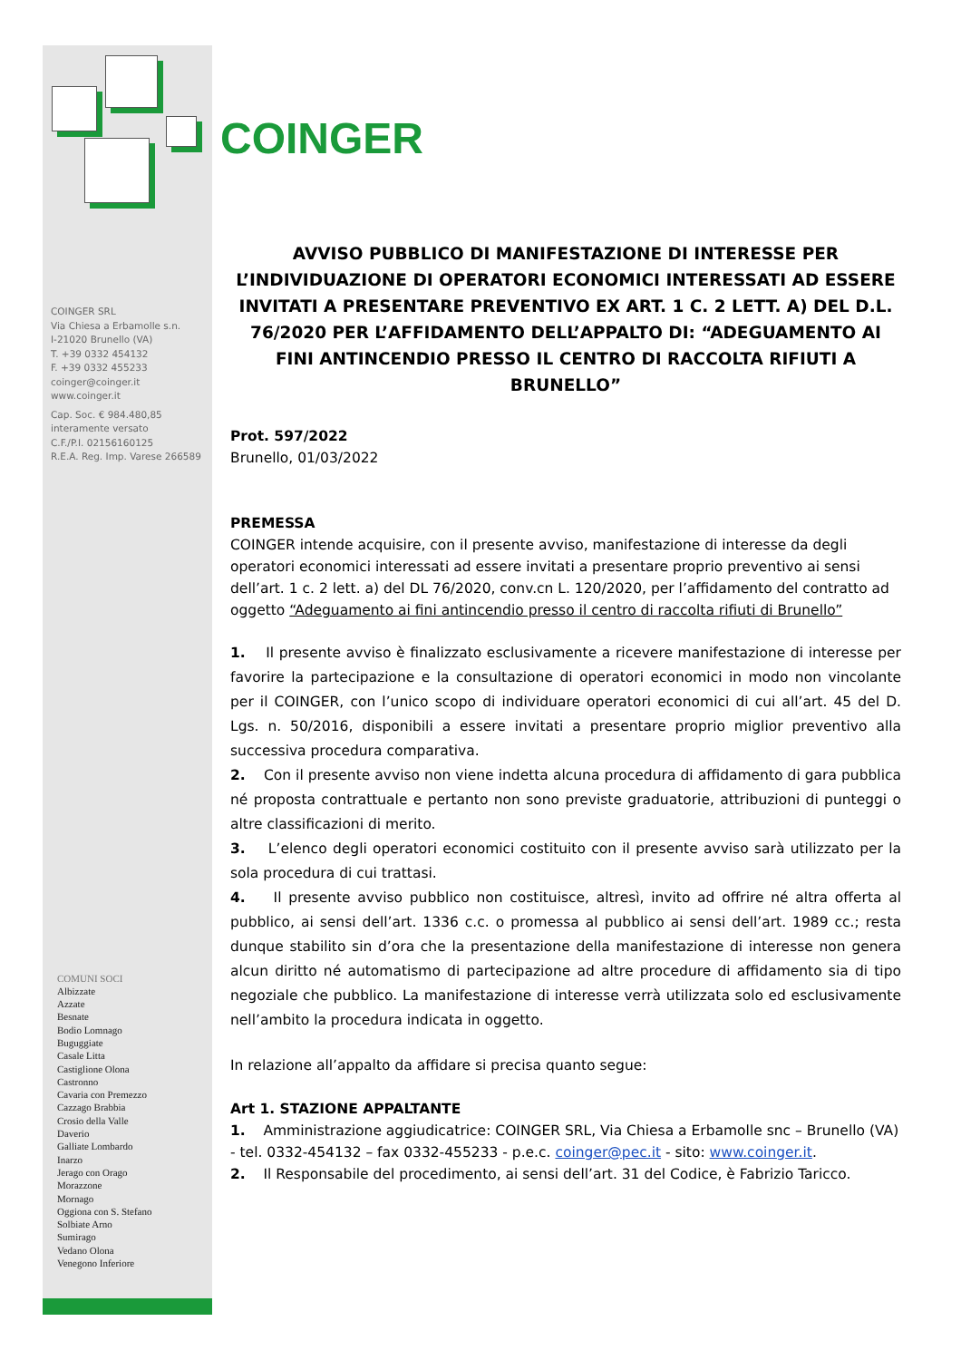COINGER SRL
Via Chiesa a Erbamolle s.n.
I-21020 Brunello (VA)
T. +39 0332 454132
F. +39 0332 455233
coinger@coinger.it
www.coinger.it
Cap. Soc. € 984.480,85
interamente versato
C.F./P.I. 02156160125
R.E.A. Reg. Imp. Varese 266589
COMUNI SOCI
Albizzate
Azzate
Besnate
Bodio Lomnago
Buguggiate
Casale Litta
Castiglione Olona
Castronno
Cavaria con Premezzo
Cazzago Brabbia
Crosio della Valle
Daverio
Galliate Lombardo
Inarzo
Jerago con Orago
Morazzone
Mornago
Oggiona con S. Stefano
Solbiate Arno
Sumirago
Vedano Olona
Venegono Inferiore
COINGER
AVVISO PUBBLICO DI MANIFESTAZIONE DI INTERESSE PER L’INDIVIDUAZIONE DI OPERATORI ECONOMICI INTERESSATI AD ESSERE INVITATI A PRESENTARE PREVENTIVO EX ART. 1 C. 2 LETT. A) DEL D.L. 76/2020 PER L’AFFIDAMENTO DELL’APPALTO DI: “ADEGUAMENTO AI FINI ANTINCENDIO PRESSO IL CENTRO DI RACCOLTA RIFIUTI A BRUNELLO”
Prot. 597/2022
Brunello, 01/03/2022
PREMESSA
COINGER intende acquisire, con il presente avviso, manifestazione di interesse da degli operatori economici interessati ad essere invitati a presentare proprio preventivo ai sensi dell’art. 1 c. 2 lett. a) del DL 76/2020, conv.cn L. 120/2020, per l’affidamento del contratto ad oggetto “Adeguamento ai fini antincendio presso il centro di raccolta rifiuti di Brunello”
1. Il presente avviso è finalizzato esclusivamente a ricevere manifestazione di interesse per favorire la partecipazione e la consultazione di operatori economici in modo non vincolante per il COINGER, con l’unico scopo di individuare operatori economici di cui all’art. 45 del D. Lgs. n. 50/2016, disponibili a essere invitati a presentare proprio miglior preventivo alla successiva procedura comparativa.
2. Con il presente avviso non viene indetta alcuna procedura di affidamento di gara pubblica né proposta contrattuale e pertanto non sono previste graduatorie, attribuzioni di punteggi o altre classificazioni di merito.
3. L’elenco degli operatori economici costituito con il presente avviso sarà utilizzato per la sola procedura di cui trattasi.
4. Il presente avviso pubblico non costituisce, altresì, invito ad offrire né altra offerta al pubblico, ai sensi dell’art. 1336 c.c. o promessa al pubblico ai sensi dell’art. 1989 cc.; resta dunque stabilito sin d’ora che la presentazione della manifestazione di interesse non genera alcun diritto né automatismo di partecipazione ad altre procedure di affidamento sia di tipo negoziale che pubblico. La manifestazione di interesse verrà utilizzata solo ed esclusivamente nell’ambito la procedura indicata in oggetto.
In relazione all’appalto da affidare si precisa quanto segue:
Art 1. STAZIONE APPALTANTE
1. Amministrazione aggiudicatrice: COINGER SRL, Via Chiesa a Erbamolle snc – Brunello (VA) - tel. 0332-454132 – fax 0332-455233 - p.e.c. coinger@pec.it - sito: www.coinger.it.
2. Il Responsabile del procedimento, ai sensi dell’art. 31 del Codice, è Fabrizio Taricco.